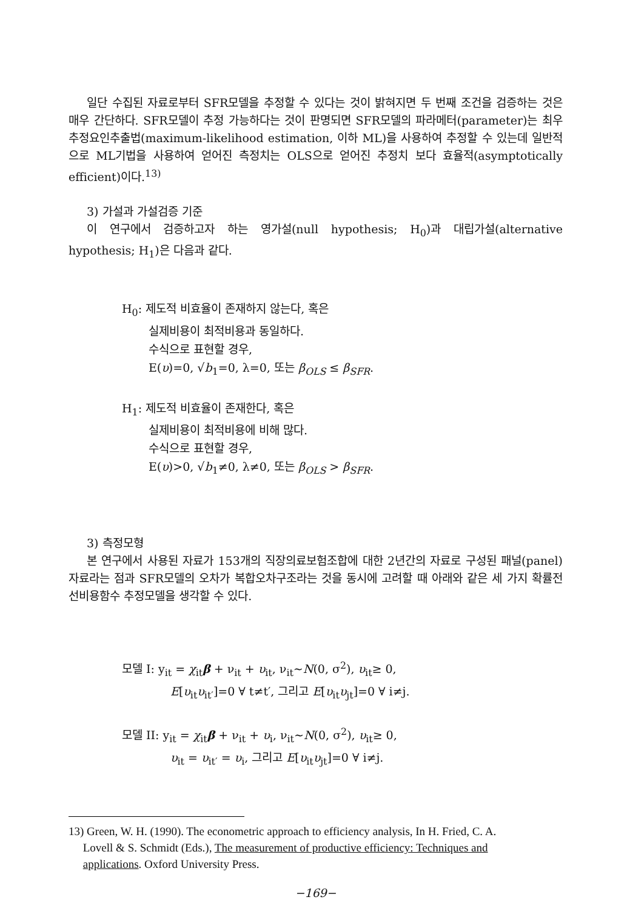일단 수집된 자료로부터 SFR모델을 추정할 수 있다는 것이 밝혀지면 두 번째 조건을 검증하는 것은 매우 간단하다. SFR모델이 추정 가능하다는 것이 판명되면 SFR모델의 파라메터(parameter)는 최우추정요인추출법(maximum-likelihood estimation, 이하 ML)을 사용하여 추정할 수 있는데 일반적으로 ML기법을 사용하여 얻어진 측정치는 OLS으로 얻어진 추정치 보다 효율적(asymptotically efficient)이다.<sup>13)</sup>
3) 가설과 가설검증 기준
이 연구에서 검증하고자 하는 영가설(null hypothesis; H<sub>0</sub>)과 대립가설(alternative hypothesis; H<sub>1</sub>)은 다음과 같다.
H<sub>0</sub>: 제도적 비효율이 존재하지 않는다, 혹은
실제비용이 최적비용과 동일하다.
수식으로 표현할 경우,
E(υ)=0, √b<sub>1</sub>=0, λ=0, 또는 β<sub>OLS</sub> ≤ β<sub>SFR</sub>.
H<sub>1</sub>: 제도적 비효율이 존재한다, 혹은
실제비용이 최적비용에 비해 많다.
수식으로 표현할 경우,
E(υ)>0, √b<sub>1</sub>≠0, λ≠0, 또는 β<sub>OLS</sub> > β<sub>SFR</sub>.
3) 측정모형
본 연구에서 사용된 자료가 153개의 직장의료보험조합에 대한 2년간의 자료로 구성된 패널(panel) 자료라는 점과 SFR모델의 오차가 복합오차구조라는 것을 동시에 고려할 때 아래와 같은 세 가지 확률전선비용함수 추정모델을 생각할 수 있다.
모델 I: y<sub>it</sub> = χ<sub>it</sub>β + ν<sub>it</sub> + υ<sub>it</sub>, ν<sub>it</sub>~N(0, σ<sup>2</sup>), υ<sub>it</sub>≥ 0,
E[υ<sub>it</sub>υ<sub>it′</sub>]=0 ∀ t≠t′, 그리고 E[υ<sub>it</sub>υ<sub>jt</sub>]=0 ∀ i≠j.
모델 II: y<sub>it</sub> = χ<sub>it</sub>β + ν<sub>it</sub> + υ<sub>i</sub>, ν<sub>it</sub>~N(0, σ<sup>2</sup>), υ<sub>it</sub>≥ 0,
υ<sub>it</sub> = υ<sub>it′</sub> = υ<sub>i</sub>, 그리고 E[υ<sub>it</sub>υ<sub>jt</sub>]=0 ∀ i≠j.
13) Green, W. H. (1990). The econometric approach to efficiency analysis, In H. Fried, C. A.
Lovell & S. Schmidt (Eds.), The measurement of productive efficiency: Techniques and
applications. Oxford University Press.
−169−